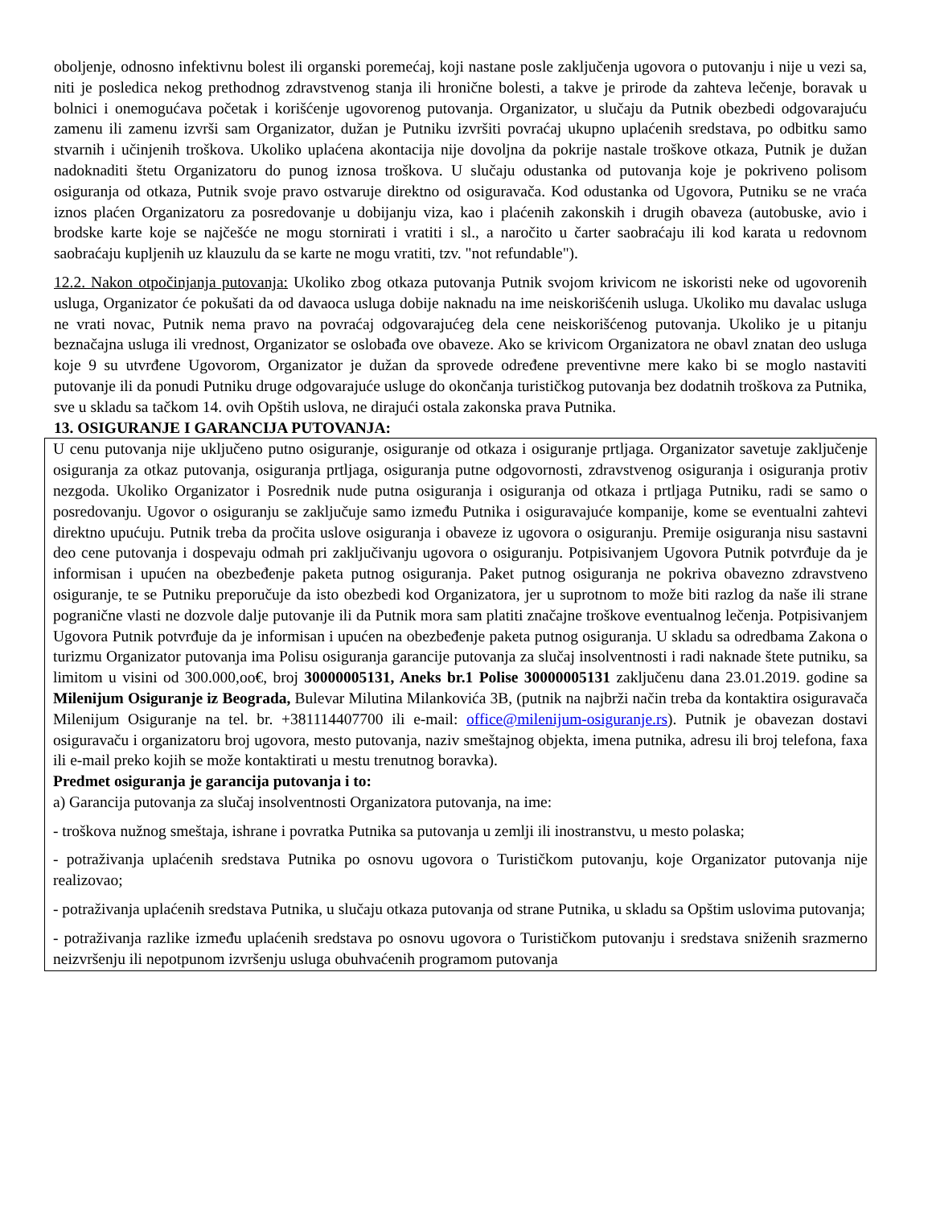oboljenje, odnosno infektivnu bolest ili organski poremećaj, koji nastane posle zaključenja ugovora o putovanju i nije u vezi sa, niti je posledica nekog prethodnog zdravstvenog stanja ili hronične bolesti, a takve je prirode da zahteva lečenje, boravak u bolnici i onemogućava početak i korišćenje ugovorenog putovanja. Organizator, u slučaju da Putnik obezbedi odgovarajuću zamenu ili zamenu izvrši sam Organizator, dužan je Putniku izvršiti povraćaj ukupno uplaćenih sredstava, po odbitku samo stvarnih i učinjenih troškova. Ukoliko uplaćena akontacija nije dovoljna da pokrije nastale troškove otkaza, Putnik je dužan nadoknaditi štetu Organizatoru do punog iznosa troškova. U slučaju odustanka od putovanja koje je pokriveno polisom osiguranja od otkaza, Putnik svoje pravo ostvaruje direktno od osiguravača. Kod odustanka od Ugovora, Putniku se ne vraća iznos plaćen Organizatoru za posredovanje u dobijanju viza, kao i plaćenih zakonskih i drugih obaveza (autobuske, avio i brodske karte koje se najčešće ne mogu stornirati i vratiti i sl., a naročito u čarter saobraćaju ili kod karata u redovnom saobraćaju kupljenih uz klauzulu da se karte ne mogu vratiti, tzv. "not refundable").
12.2. Nakon otpočinjanja putovanja: Ukoliko zbog otkaza putovanja Putnik svojom krivicom ne iskoristi neke od ugovorenih usluga, Organizator će pokušati da od davaoca usluga dobije naknadu na ime neiskorišćenih usluga. Ukoliko mu davalac usluga ne vrati novac, Putnik nema pravo na povraćaj odgovarajućeg dela cene neiskorišćenog putovanja. Ukoliko je u pitanju beznačajna usluga ili vrednost, Organizator se oslobađa ove obaveze. Ako se krivicom Organizatora ne obavl znatan deo usluga koje 9 su utvrđene Ugovorom, Organizator je dužan da sprovede određene preventivne mere kako bi se moglo nastaviti putovanje ili da ponudi Putniku druge odgovarajuće usluge do okončanja turističkog putovanja bez dodatnih troškova za Putnika, sve u skladu sa tačkom 14. ovih Opštih uslova, ne dirajući ostala zakonska prava Putnika.
13. OSIGURANJE I GARANCIJA PUTOVANJA:
U cenu putovanja nije uključeno putno osiguranje, osiguranje od otkaza i osiguranje prtljaga. Organizator savetuje zaključenje osiguranja za otkaz putovanja, osiguranja prtljaga, osiguranja putne odgovornosti, zdravstvenog osiguranja i osiguranja protiv nezgoda. Ukoliko Organizator i Posrednik nude putna osiguranja i osiguranja od otkaza i prtljaga Putniku, radi se samo o posredovanju. Ugovor o osiguranju se zaključuje samo između Putnika i osiguravajuće kompanije, kome se eventualni zahtevi direktno upućuju. Putnik treba da pročita uslove osiguranja i obaveze iz ugovora o osiguranju. Premije osiguranja nisu sastavni deo cene putovanja i dospevaju odmah pri zaključivanju ugovora o osiguranju. Potpisivanjem Ugovora Putnik potvrđuje da je informisan i upućen na obezbeđenje paketa putnog osiguranja. Paket putnog osiguranja ne pokriva obavezno zdravstveno osiguranje, te se Putniku preporučuje da isto obezbedi kod Organizatora, jer u suprotnom to može biti razlog da naše ili strane pogranične vlasti ne dozvole dalje putovanje ili da Putnik mora sam platiti značajne troškove eventualnog lečenja. Potpisivanjem Ugovora Putnik potvrđuje da je informisan i upućen na obezbeđenje paketa putnog osiguranja. U skladu sa odredbama Zakona o turizmu Organizator putovanja ima Polisu osiguranja garancije putovanja za slučaj insolventnosti i radi naknade štete putniku, sa limitom u visini od 300.000,oo€, broj 30000005131, Aneks br.1 Polise 30000005131 zaključenu dana 23.01.2019. godine sa Milenijum Osiguranje iz Beograda, Bulevar Milutina Milankovića 3B, (putnik na najbrži način treba da kontaktira osiguravača Milenijum Osiguranje na tel. br. +381114407700 ili e-mail: office@milenijum-osiguranje.rs). Putnik je obavezan dostavi osiguravaču i organizatoru broj ugovora, mesto putovanja, naziv smeštajnog objekta, imena putnika, adresu ili broj telefona, faxa ili e-mail preko kojih se može kontaktirati u mestu trenutnog boravka).
Predmet osiguranja je garancija putovanja i to:
a) Garancija putovanja za slučaj insolventnosti Organizatora putovanja, na ime:
- troškova nužnog smeštaja, ishrane i povratka Putnika sa putovanja u zemlji ili inostranstvu, u mesto polaska;
- potraživanja uplaćenih sredstava Putnika po osnovu ugovora o Turističkom putovanju, koje Organizator putovanja nije realizovao;
- potraživanja uplaćenih sredstava Putnika, u slučaju otkaza putovanja od strane Putnika, u skladu sa Opštim uslovima putovanja;
- potraživanja razlike između uplaćenih sredstava po osnovu ugovora o Turističkom putovanju i sredstava sniženih srazmerno neizvršenju ili nepotpunom izvršenju usluga obuhvaćenih programom putovanja